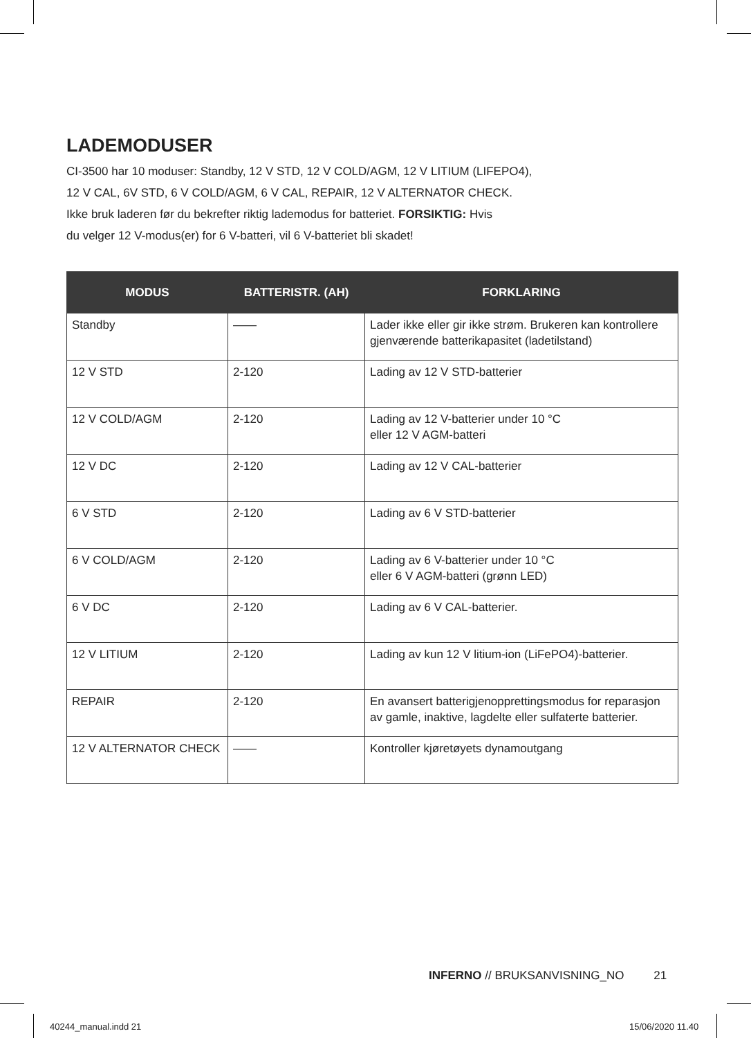LADEMODUSER
CI-3500 har 10 moduser: Standby, 12 V STD, 12 V COLD/AGM, 12 V LITIUM (LIFEPO4),
12 V CAL, 6V STD, 6 V COLD/AGM, 6 V CAL, REPAIR, 12 V ALTERNATOR CHECK.
Ikke bruk laderen før du bekrefter riktig lademodus for batteriet. FORSIKTIG: Hvis
du velger 12 V-modus(er) for 6 V-batteri, vil 6 V-batteriet bli skadet!
| MODUS | BATTERISTR. (AH) | FORKLARING |
| --- | --- | --- |
| Standby | —— | Lader ikke eller gir ikke strøm. Brukeren kan kontrollere gjenværende batterikapasitet (ladetilstand) |
| 12 V STD | 2-120 | Lading av 12 V STD-batterier |
| 12 V COLD/AGM | 2-120 | Lading av 12 V-batterier under 10 °C eller 12 V AGM-batteri |
| 12 V DC | 2-120 | Lading av 12 V CAL-batterier |
| 6 V STD | 2-120 | Lading av 6 V STD-batterier |
| 6 V COLD/AGM | 2-120 | Lading av 6 V-batterier under 10 °C eller 6 V AGM-batteri (grønn LED) |
| 6 V DC | 2-120 | Lading av 6 V CAL-batterier. |
| 12 V LITIUM | 2-120 | Lading av kun 12 V litium-ion (LiFePO4)-batterier. |
| REPAIR | 2-120 | En avansert batterigjenopprettingsmodus for reparasjon av gamle, inaktive, lagdelte eller sulfaterte batterier. |
| 12 V ALTERNATOR CHECK | —— | Kontroller kjøretøyets dynamoutgang |
INFERNO // BRUKSANVISNING_NO 21
40244_manual.indd 21 15/06/2020 11.40